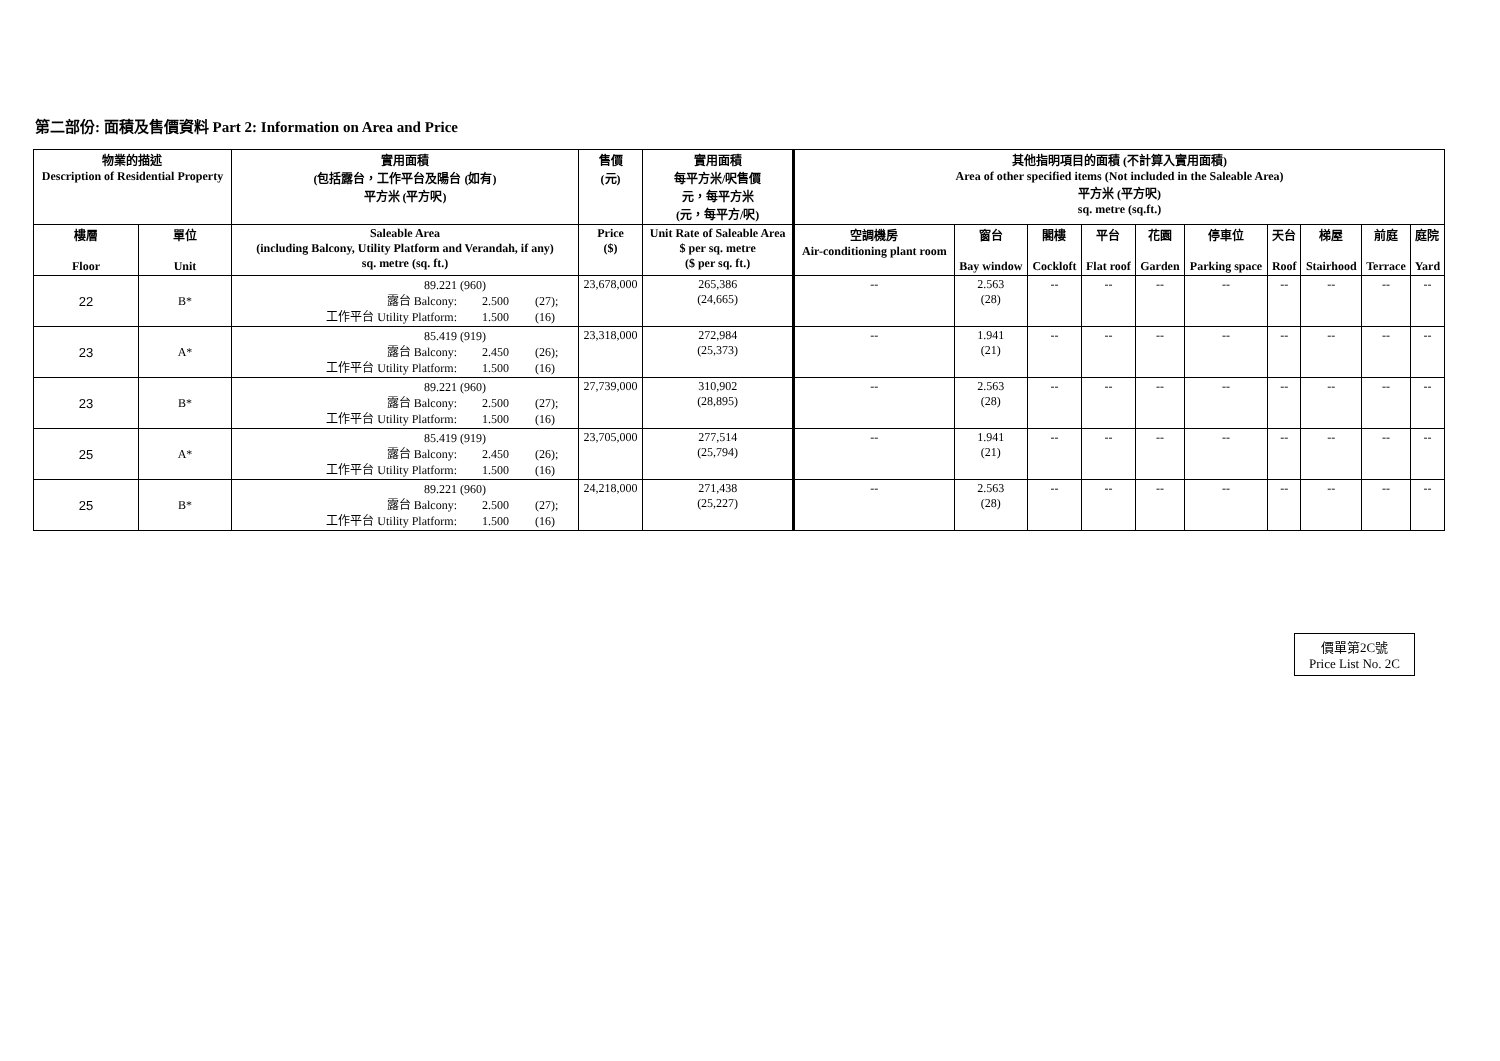第二部份: 面積及售價資料 Part 2: Information on Area and Price
| 物業的描述 Description of Residential Property | | 實用面積 (包括露台，工作平台及陽台 (如有) 平方米 (平方呎) | 售價 (元) | 實用面積 每平方米/呎售價 元，每平方米 (元，每平方/呎) | 其他指明項目的面積 (不計算入實用面積) Area of other specified items (Not included in the Saleable Area) 平方米 (平方呎) sq. metre (sq.ft.) | | | | | | | | | |
| --- | --- | --- | --- | --- | --- | --- | --- | --- | --- | --- | --- | --- | --- | --- |
| 樓層 Floor | 單位 Unit | Saleable Area (including Balcony, Utility Platform and Verandah, if any) sq. metre (sq. ft.) | Price ($) | Unit Rate of Saleable Area $ per sq. metre ($ per sq. ft.) | 空調機房 Air-conditioning plant room | 窗台 Bay window | 閣樓 Cockloft | 平台 Flat roof | 花園 Garden | 停車位 Parking space | 天台 Roof | 梯屋 Stairhood | 前庭 Terrace | 庭院 Yard |
| 22 | B* | 89.221 (960) 露台 Balcony: 2.500 (27); 工作平台 Utility Platform: 1.500 (16) | 23,678,000 | 265,386 (24,665) | -- | 2.563 (28) | -- | -- | -- | -- | -- | -- | -- | -- |
| 23 | A* | 85.419 (919) 露台 Balcony: 2.450 (26); 工作平台 Utility Platform: 1.500 (16) | 23,318,000 | 272,984 (25,373) | -- | 1.941 (21) | -- | -- | -- | -- | -- | -- | -- | -- |
| 23 | B* | 89.221 (960) 露台 Balcony: 2.500 (27); 工作平台 Utility Platform: 1.500 (16) | 27,739,000 | 310,902 (28,895) | -- | 2.563 (28) | -- | -- | -- | -- | -- | -- | -- | -- |
| 25 | A* | 85.419 (919) 露台 Balcony: 2.450 (26); 工作平台 Utility Platform: 1.500 (16) | 23,705,000 | 277,514 (25,794) | -- | 1.941 (21) | -- | -- | -- | -- | -- | -- | -- | -- |
| 25 | B* | 89.221 (960) 露台 Balcony: 2.500 (27); 工作平台 Utility Platform: 1.500 (16) | 24,218,000 | 271,438 (25,227) | -- | 2.563 (28) | -- | -- | -- | -- | -- | -- | -- | -- |
價單第2C號
Price List No. 2C